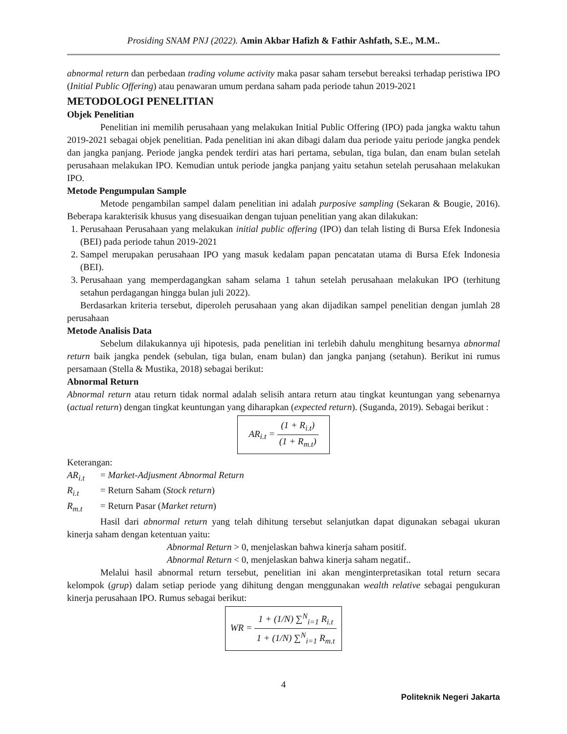Prosiding SNAM PNJ (2022). Amin Akbar Hafizh & Fathir Ashfath, S.E., M.M..
abnormal return dan perbedaan trading volume activity maka pasar saham tersebut bereaksi terhadap peristiwa IPO (Initial Public Offering) atau penawaran umum perdana saham pada periode tahun 2019-2021
METODOLOGI PENELITIAN
Objek Penelitian
Penelitian ini memilih perusahaan yang melakukan Initial Public Offering (IPO) pada jangka waktu tahun 2019-2021 sebagai objek penelitian. Pada penelitian ini akan dibagi dalam dua periode yaitu periode jangka pendek dan jangka panjang. Periode jangka pendek terdiri atas hari pertama, sebulan, tiga bulan, dan enam bulan setelah perusahaan melakukan IPO. Kemudian untuk periode jangka panjang yaitu setahun setelah perusahaan melakukan IPO.
Metode Pengumpulan Sample
Metode pengambilan sampel dalam penelitian ini adalah purposive sampling (Sekaran & Bougie, 2016). Beberapa karakterisik khusus yang disesuaikan dengan tujuan penelitian yang akan dilakukan:
1. Perusahaan Perusahaan yang melakukan initial public offering (IPO) dan telah listing di Bursa Efek Indonesia (BEI) pada periode tahun 2019-2021
2. Sampel merupakan perusahaan IPO yang masuk kedalam papan pencatatan utama di Bursa Efek Indonesia (BEI).
3. Perusahaan yang memperdagangkan saham selama 1 tahun setelah perusahaan melakukan IPO (terhitung setahun perdagangan hingga bulan juli 2022).
Berdasarkan kriteria tersebut, diperoleh perusahaan yang akan dijadikan sampel penelitian dengan jumlah 28 perusahaan
Metode Analisis Data
Sebelum dilakukannya uji hipotesis, pada penelitian ini terlebih dahulu menghitung besarnya abnormal return baik jangka pendek (sebulan, tiga bulan, enam bulan) dan jangka panjang (setahun). Berikut ini rumus persamaan (Stella & Mustika, 2018) sebagai berikut:
Abnormal Return
Abnormal return atau return tidak normal adalah selisih antara return atau tingkat keuntungan yang sebenarnya (actual return) dengan tingkat keuntungan yang diharapkan (expected return). (Suganda, 2019). Sebagai berikut :
AR<sub>i.t</sub> = (1 + R<sub>i.t</sub>) (1 + R<sub>m.t</sub>)
Keterangan:
| AR<sub>i.t</sub> | = Market-Adjusment Abnormal Return |
| R<sub>i.t</sub> | = Return Saham ( Stock return ) |
| R<sub>m.t</sub> | = Return Pasar ( Market return ) |
Hasil dari abnormal return yang telah dihitung tersebut selanjutkan dapat digunakan sebagai ukuran kinerja saham dengan ketentuan yaitu:
Abnormal Return > 0, menjelaskan bahwa kinerja saham positif.
Abnormal Return < 0, menjelaskan bahwa kinerja saham negatif..
Melalui hasil abnormal return tersebut, penelitian ini akan menginterpretasikan total return secara kelompok (grup) dalam setiap periode yang dihitung dengan menggunakan wealth relative sebagai pengukuran kinerja perusahaan IPO. Rumus sebagai berikut:
WR = 1 + (1/N) ∑<sup>N</sup><sub>i=1</sub> R<sub>i.t</sub> 1 + (1/N) ∑<sup>N</sup><sub>i=1</sub> R<sub>m.t</sub>
4
Politeknik Negeri Jakarta